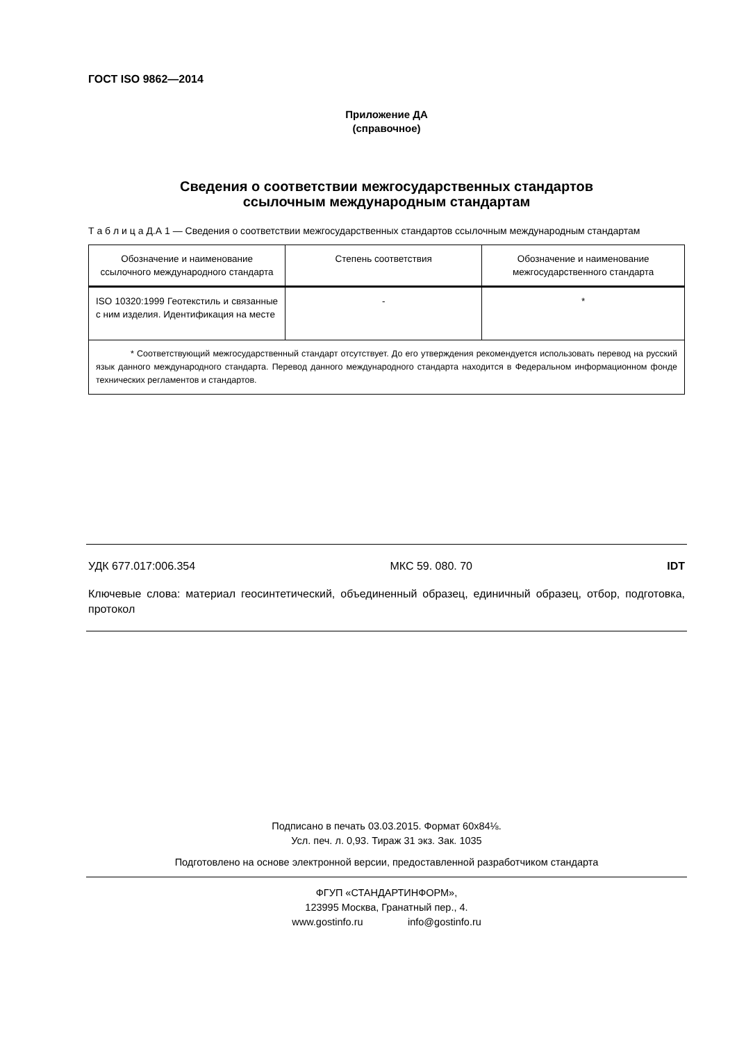ГОСТ ISO 9862—2014
Приложение ДА
(справочное)
Сведения о соответствии межгосударственных стандартов
ссылочным международным стандартам
Т а б л и ц а Д.А 1 — Сведения о соответствии межгосударственных стандартов ссылочным международным стандартам
| Обозначение и наименование ссылочного международного стандарта | Степень соответствия | Обозначение и наименование межгосударственного стандарта |
| --- | --- | --- |
| ISO 10320:1999 Геотекстиль и связанные с ним изделия. Идентификация на месте | - | * |
| * Соответствующий межгосударственный стандарт отсутствует. До его утверждения рекомендуется использовать перевод на русский язык данного международного стандарта. Перевод данного международного стандарта находится в Федеральном информационном фонде технических регламентов и стандартов. | | |
УДК 677.017:006.354 МКС 59. 080. 70 IDT
Ключевые слова: материал геосинтетический, объединенный образец, единичный образец, отбор, подготовка, протокол
Подписано в печать 03.03.2015. Формат 60x84⅛.
Усл. печ. л. 0,93. Тираж 31 экз. Зак. 1035
Подготовлено на основе электронной версии, предоставленной разработчиком стандарта
ФГУП «СТАНДАРТИНФОРМ»,
123995 Москва, Гранатный пер., 4.
www.gostinfo.ru info@gostinfo.ru